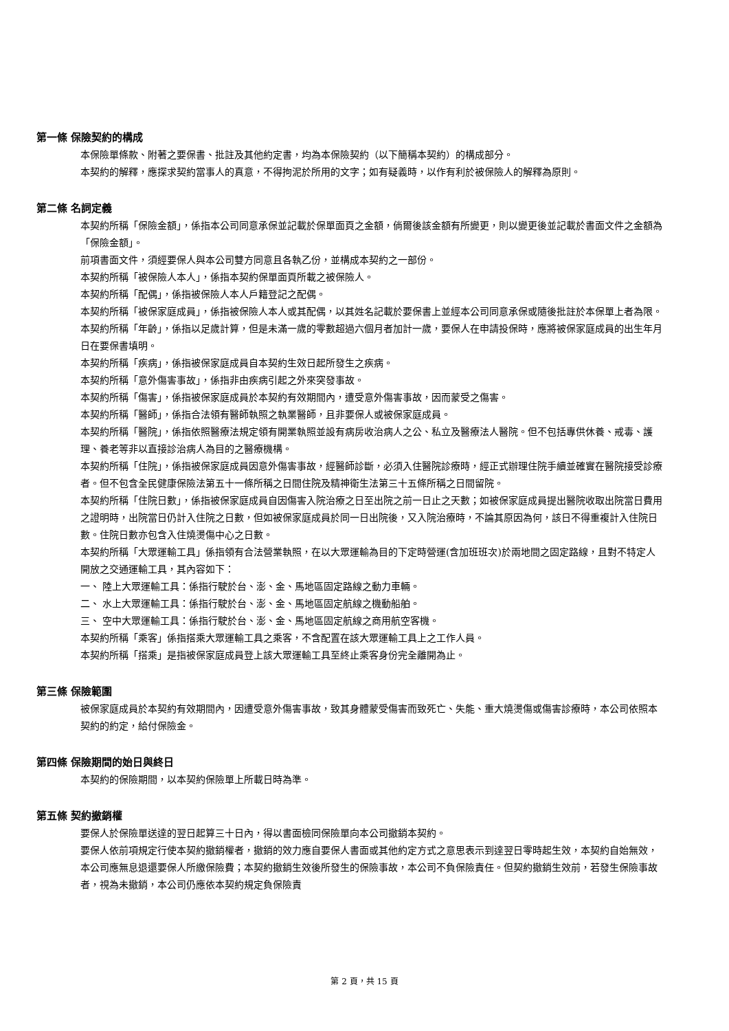第一條 保險契約的構成
本保險單條款、附著之要保書、批註及其他約定書，均為本保險契約（以下簡稱本契約）的構成部分。
本契約的解釋，應探求契約當事人的真意，不得拘泥於所用的文字；如有疑義時，以作有利於被保險人的解釋為原則。
第二條 名詞定義
本契約所稱「保險金額」，係指本公司同意承保並記載於保單面頁之金額，倘爾後該金額有所變更，則以變更後並記載於書面文件之金額為「保險金額」。
前項書面文件，須經要保人與本公司雙方同意且各執乙份，並構成本契約之一部份。
本契約所稱「被保險人本人」，係指本契約保單面頁所載之被保險人。
本契約所稱「配偶」，係指被保險人本人戶籍登記之配偶。
本契約所稱「被保家庭成員」，係指被保險人本人或其配偶，以其姓名記載於要保書上並經本公司同意承保或隨後批註於本保單上者為限。
本契約所稱「年齡」，係指以足歲計算，但是未滿一歲的零數超過六個月者加計一歲，要保人在申請投保時，應將被保家庭成員的出生年月日在要保書填明。
本契約所稱「疾病」，係指被保家庭成員自本契約生效日起所發生之疾病。
本契約所稱「意外傷害事故」，係指非由疾病引起之外來突發事故。
本契約所稱「傷害」，係指被保家庭成員於本契約有效期間內，遭受意外傷害事故，因而蒙受之傷害。
本契約所稱「醫師」，係指合法領有醫師執照之執業醫師，且非要保人或被保家庭成員。
本契約所稱「醫院」，係指依照醫療法規定領有開業執照並設有病房收治病人之公、私立及醫療法人醫院。但不包括專供休養、戒毒、護理、養老等非以直接診治病人為目的之醫療機構。
本契約所稱「住院」，係指被保家庭成員因意外傷害事故，經醫師診斷，必須入住醫院診療時，經正式辦理住院手續並確實在醫院接受診療者。但不包含全民健康保險法第五十一條所稱之日間住院及精神衛生法第三十五條所稱之日間留院。
本契約所稱「住院日數」，係指被保家庭成員自因傷害入院治療之日至出院之前一日止之天數；如被保家庭成員提出醫院收取出院當日費用之證明時，出院當日仍計入住院之日數，但如被保家庭成員於同一日出院後，又入院治療時，不論其原因為何，該日不得重複計入住院日數。住院日數亦包含入住燒燙傷中心之日數。
本契約所稱「大眾運輸工具」係指領有合法營業執照，在以大眾運輸為目的下定時營運(含加班班次)於兩地間之固定路線，且對不特定人開放之交通運輸工具，其內容如下：
一、 陸上大眾運輸工具：係指行駛於台、澎、金、馬地區固定路線之動力車輛。
二、 水上大眾運輸工具：係指行駛於台、澎、金、馬地區固定航線之機動船舶。
三、 空中大眾運輸工具：係指行駛於台、澎、金、馬地區固定航線之商用航空客機。
本契約所稱「乘客」係指搭乘大眾運輸工具之乘客，不含配置在該大眾運輸工具上之工作人員。
本契約所稱「搭乘」是指被保家庭成員登上該大眾運輸工具至終止乘客身份完全離開為止。
第三條 保險範圍
被保家庭成員於本契約有效期間內，因遭受意外傷害事故，致其身體蒙受傷害而致死亡、失能、重大燒燙傷或傷害診療時，本公司依照本契約的約定，給付保險金。
第四條 保險期間的始日與終日
本契約的保險期間，以本契約保險單上所載日時為準。
第五條 契約撤銷權
要保人於保險單送達的翌日起算三十日內，得以書面檢同保險單向本公司撤銷本契約。
要保人依前項規定行使本契約撤銷權者，撤銷的效力應自要保人書面或其他約定方式之意思表示到達翌日零時起生效，本契約自始無效，本公司應無息退還要保人所繳保險費；本契約撤銷生效後所發生的保險事故，本公司不負保險責任。但契約撤銷生效前，若發生保險事故者，視為未撤銷，本公司仍應依本契約規定負保險責
第 2 頁，共 15 頁